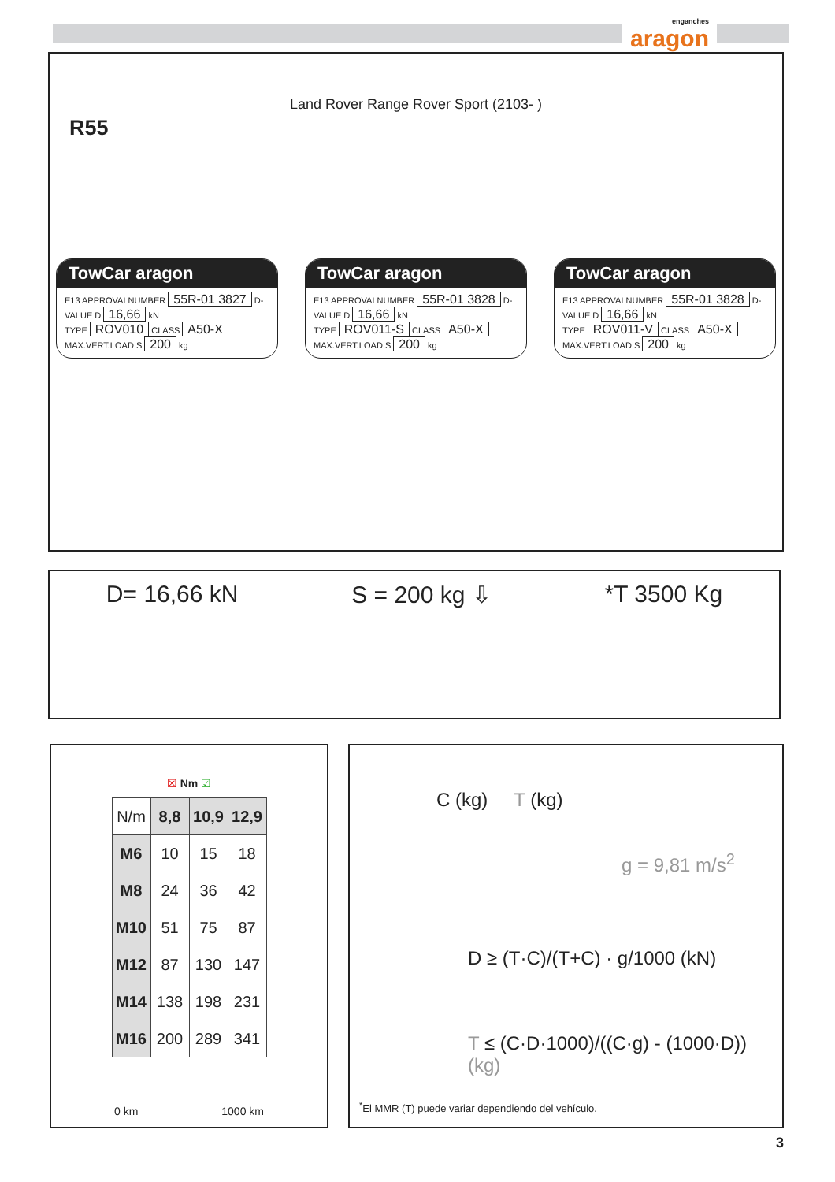enganches
aragon
Land Rover Range Rover Sport (2103- )
R55
TowCar aragon
E13 APPROVALNUMBER 55R-01 3827 D-VALUE D 16,66 kN
TYPE ROV010 CLASS A50-X
MAX.VERT.LOAD S 200 kg
TowCar aragon
E13 APPROVALNUMBER 55R-01 3828 D-VALUE D 16,66 kN
TYPE ROV011-S CLASS A50-X
MAX.VERT.LOAD S 200 kg
TowCar aragon
E13 APPROVALNUMBER 55R-01 3828 D-VALUE D 16,66 kN
TYPE ROV011-V CLASS A50-X
MAX.VERT.LOAD S 200 kg
D= 16,66 kN S = 200 kg ⇩ *T 3500 Kg
☒ Nm ☑
| N/m | 8,8 | 10,9 | 12,9 |
| M6 | 10 | 15 | 18 |
| M8 | 24 | 36 | 42 |
| M10 | 51 | 75 | 87 |
| M12 | 87 | 130 | 147 |
| M14 | 138 | 198 | 231 |
| M16 | 200 | 289 | 341 |
0 km 1000 km
C (kg) T (kg)
g = 9,81 m/s<sup>2</sup>
D ≥ (T·C)/(T+C) · g/1000 (kN)
T ≤ (C·D·1000)/((C·g) - (1000·D)) (kg)
<sup>*</sup> El MMR (T) puede variar dependiendo del vehículo.
3